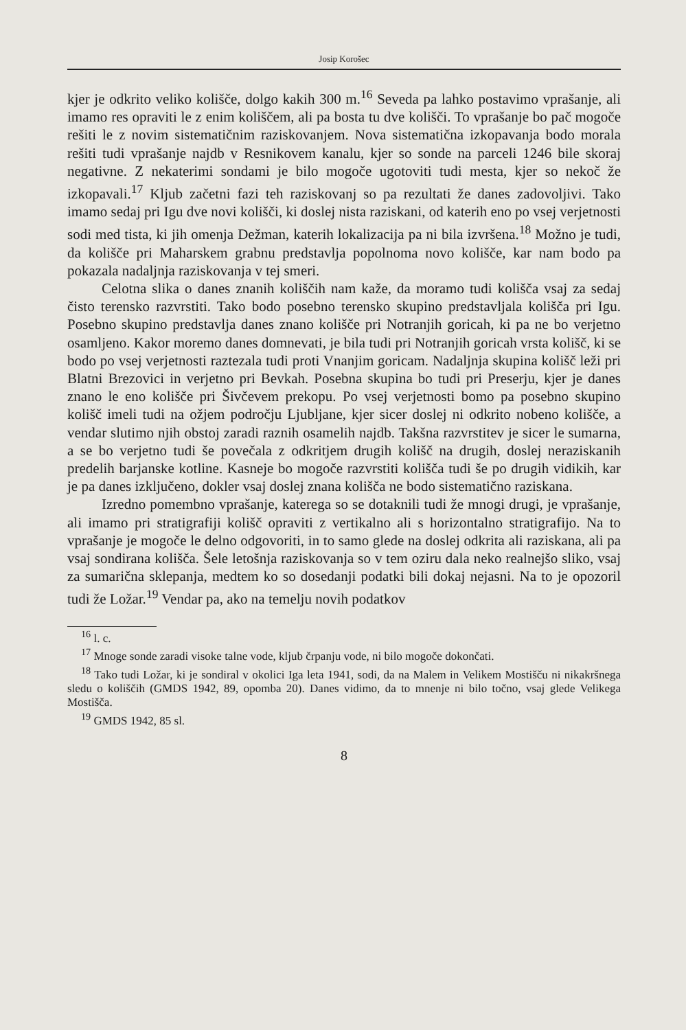Josip Korošec
kjer je odkrito veliko kolišče, dolgo kakih 300 m.<sup>16</sup> Seveda pa lahko postavimo vprašanje, ali imamo res opraviti le z enim koliščem, ali pa bosta tu dve kolišči. To vprašanje bo pač mogoče rešiti le z novim sistematičnim raziskovanjem. Nova sistematična izkopavanja bodo morala rešiti tudi vprašanje najdb v Resnikovem kanalu, kjer so sonde na parceli 1246 bile skoraj negativne. Z nekaterimi sondami je bilo mogoče ugotoviti tudi mesta, kjer so nekoč že izkopavali.<sup>17</sup> Kljub začetni fazi teh raziskovanj so pa rezultati že danes zadovoljivi. Tako imamo sedaj pri Igu dve novi kolišči, ki doslej nista raziskani, od katerih eno po vsej verjetnosti sodi med tista, ki jih omenja Dežman, katerih lokalizacija pa ni bila izvršena.<sup>18</sup> Možno je tudi, da kolišče pri Maharskem grabnu predstavlja popolnoma novo kolišče, kar nam bodo pa pokazala nadaljnja raziskovanja v tej smeri.
Celotna slika o danes znanih koliščih nam kaže, da moramo tudi kolišča vsaj za sedaj čisto terensko razvrstiti. Tako bodo posebno terensko skupino predstavljala kolišča pri Igu. Posebno skupino predstavlja danes znano kolišče pri Notranjih goricah, ki pa ne bo verjetno osamljeno. Kakor moremo danes domnevati, je bila tudi pri Notranjih goricah vrsta kolišč, ki se bodo po vsej verjetnosti raztezala tudi proti Vnanjim goricam. Nadaljnja skupina kolišč leži pri Blatni Brezovici in verjetno pri Bevkah. Posebna skupina bo tudi pri Preserju, kjer je danes znano le eno kolišče pri Šivčevem prekopu. Po vsej verjetnosti bomo pa posebno skupino kolišč imeli tudi na ožjem področju Ljubljane, kjer sicer doslej ni odkrito nobeno kolišče, a vendar slutimo njih obstoj zaradi raznih osamelih najdb. Takšna razvrstitev je sicer le sumarna, a se bo verjetno tudi še povečala z odkritjem drugih kolišč na drugih, doslej neraziskanih predelih barjanske kotline. Kasneje bo mogoče razvrstiti kolišča tudi še po drugih vidikih, kar je pa danes izključeno, dokler vsaj doslej znana kolišča ne bodo sistematično raziskana.
Izredno pomembno vprašanje, katerega so se dotaknili tudi že mnogi drugi, je vprašanje, ali imamo pri stratigrafiji kolišč opraviti z vertikalno ali s horizontalno stratigrafijo. Na to vprašanje je mogoče le delno odgovoriti, in to samo glede na doslej odkrita ali raziskana, ali pa vsaj sondirana kolišča. Šele letošnja raziskovanja so v tem oziru dala neko realnejšo sliko, vsaj za sumarična sklepanja, medtem ko so dosedanji podatki bili dokaj nejasni. Na to je opozoril tudi že Ložar.<sup>19</sup> Vendar pa, ako na temelju novih podatkov
<sup>16</sup> l. c.
<sup>17</sup> Mnoge sonde zaradi visoke talne vode, kljub črpanju vode, ni bilo mogoče dokončati.
<sup>18</sup> Tako tudi Ložar, ki je sondiral v okolici Iga leta 1941, sodi, da na Malem in Velikem Mostišču ni nikakršnega sledu o koliščih (GMDS 1942, 89, opomba 20). Danes vidimo, da to mnenje ni bilo točno, vsaj glede Velikega Mostišča.
<sup>19</sup> GMDS 1942, 85 sl.
8